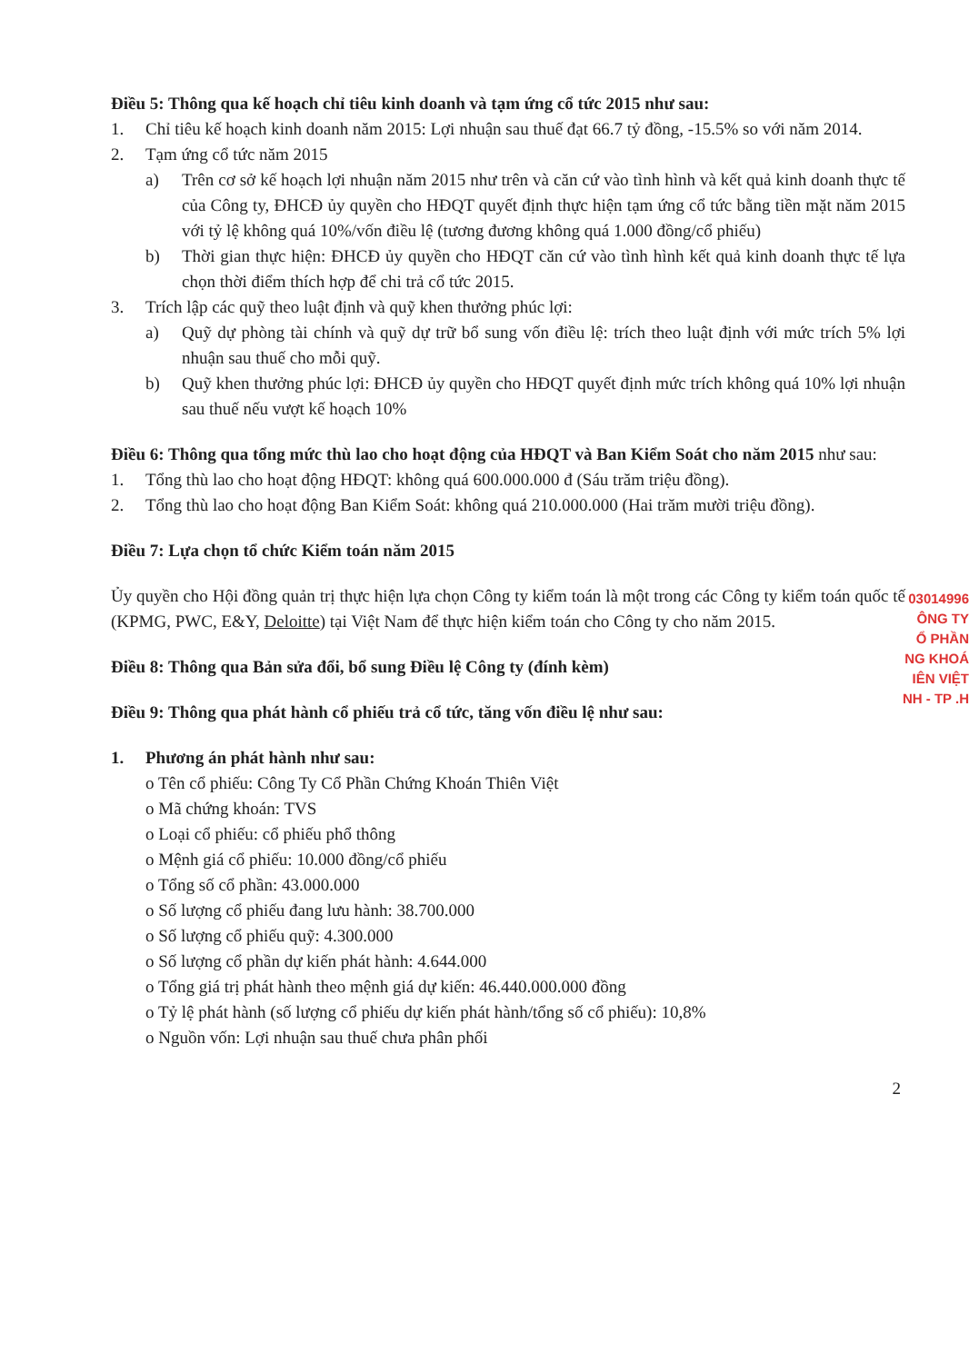Điều 5: Thông qua kế hoạch chỉ tiêu kinh doanh và tạm ứng cổ tức 2015 như sau:
1. Chỉ tiêu kế hoạch kinh doanh năm 2015: Lợi nhuận sau thuế đạt 66.7 tỷ đồng, -15.5% so với năm 2014.
2. Tạm ứng cổ tức năm 2015
a) Trên cơ sở kế hoạch lợi nhuận năm 2015 như trên và căn cứ vào tình hình và kết quả kinh doanh thực tế của Công ty, ĐHCĐ ủy quyền cho HĐQT quyết định thực hiện tạm ứng cổ tức bằng tiền mặt năm 2015 với tỷ lệ không quá 10%/vốn điều lệ (tương đương không quá 1.000 đồng/cổ phiếu)
b) Thời gian thực hiện: ĐHCĐ ủy quyền cho HĐQT căn cứ vào tình hình kết quả kinh doanh thực tế lựa chọn thời điểm thích hợp để chi trả cổ tức 2015.
3. Trích lập các quỹ theo luật định và quỹ khen thưởng phúc lợi:
a) Quỹ dự phòng tài chính và quỹ dự trữ bổ sung vốn điều lệ: trích theo luật định với mức trích 5% lợi nhuận sau thuế cho mỗi quỹ.
b) Quỹ khen thưởng phúc lợi: ĐHCĐ ủy quyền cho HĐQT quyết định mức trích không quá 10% lợi nhuận sau thuế nếu vượt kế hoạch 10%
Điều 6: Thông qua tổng mức thù lao cho hoạt động của HĐQT và Ban Kiểm Soát cho năm 2015 như sau:
1. Tổng thù lao cho hoạt động HĐQT: không quá 600.000.000 đ (Sáu trăm triệu đồng).
2. Tổng thù lao cho hoạt động Ban Kiểm Soát: không quá 210.000.000 (Hai trăm mười triệu đồng).
Điều 7: Lựa chọn tổ chức Kiểm toán năm 2015
Ủy quyền cho Hội đồng quản trị thực hiện lựa chọn Công ty kiểm toán là một trong các Công ty kiểm toán quốc tế (KPMG, PWC, E&Y, Deloitte) tại Việt Nam để thực hiện kiểm toán cho Công ty cho năm 2015.
Điều 8: Thông qua Bản sửa đổi, bổ sung Điều lệ Công ty (đính kèm)
Điều 9: Thông qua phát hành cổ phiếu trả cổ tức, tăng vốn điều lệ như sau:
1. Phương án phát hành như sau:
o Tên cổ phiếu: Công Ty Cổ Phần Chứng Khoán Thiên Việt
o Mã chứng khoán: TVS
o Loại cổ phiếu: cổ phiếu phổ thông
o Mệnh giá cổ phiếu: 10.000 đồng/cổ phiếu
o Tổng số cổ phần: 43.000.000
o Số lượng cổ phiếu đang lưu hành: 38.700.000
o Số lượng cổ phiếu quỹ: 4.300.000
o Số lượng cổ phần dự kiến phát hành: 4.644.000
o Tổng giá trị phát hành theo mệnh giá dự kiến: 46.440.000.000 đồng
o Tỷ lệ phát hành (số lượng cổ phiếu dự kiến phát hành/tổng số cổ phiếu): 10,8%
o Nguồn vốn: Lợi nhuận sau thuế chưa phân phối
2
03014996
ÔNG TY
Ổ PHẦN
NG KHOÁ
IÊN VIỆT
NH - TP .H